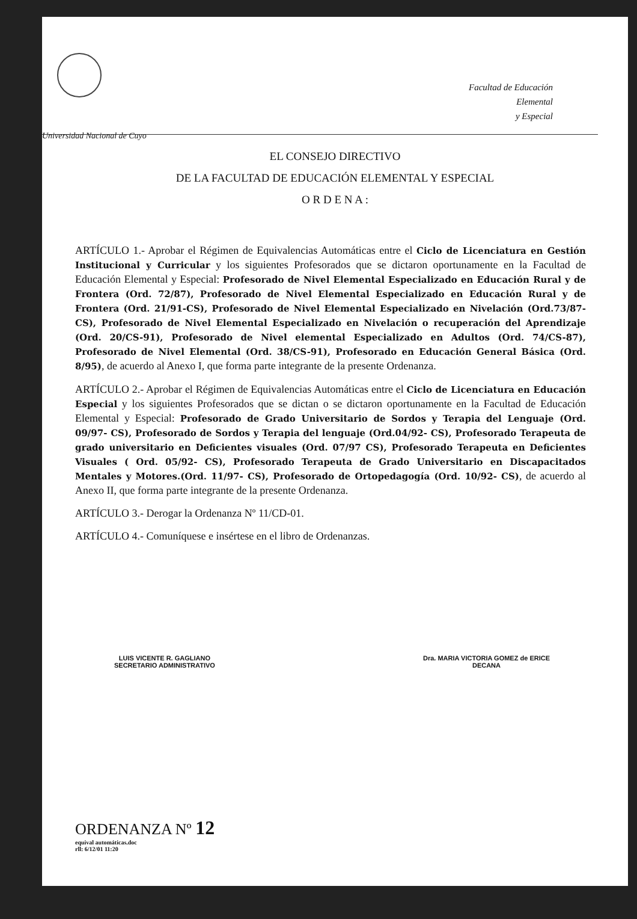Universidad Nacional de Cuyo
Facultad de Educación
Elemental
y Especial
EL CONSEJO DIRECTIVO
DE LA FACULTAD DE EDUCACIÓN ELEMENTAL Y ESPECIAL
O R D E N A :
ARTÍCULO 1.- Aprobar el Régimen de Equivalencias Automáticas entre el Ciclo de Licenciatura en Gestión Institucional y Curricular y los siguientes Profesorados que se dictaron oportunamente en la Facultad de Educación Elemental y Especial: Profesorado de Nivel Elemental Especializado en Educación Rural y de Frontera (Ord. 72/87), Profesorado de Nivel Elemental Especializado en Educación Rural y de Frontera (Ord. 21/91-CS), Profesorado de Nivel Elemental Especializado en Nivelación (Ord.73/87-CS), Profesorado de Nivel Elemental Especializado en Nivelación o recuperación del Aprendizaje (Ord. 20/CS-91), Profesorado de Nivel elemental Especializado en Adultos (Ord. 74/CS-87), Profesorado de Nivel Elemental (Ord. 38/CS-91), Profesorado en Educación General Básica (Ord. 8/95), de acuerdo al Anexo I, que forma parte integrante de la presente Ordenanza.
ARTÍCULO 2.- Aprobar el Régimen de Equivalencias Automáticas entre el Ciclo de Licenciatura en Educación Especial y los siguientes Profesorados que se dictan o se dictaron oportunamente en la Facultad de Educación Elemental y Especial: Profesorado de Grado Universitario de Sordos y Terapia del Lenguaje (Ord. 09/97- CS), Profesorado de Sordos y Terapia del lenguaje (Ord.04/92- CS), Profesorado Terapeuta de grado universitario en Deficientes visuales (Ord. 07/97 CS), Profesorado Terapeuta en Deficientes Visuales ( Ord. 05/92- CS), Profesorado Terapeuta de Grado Universitario en Discapacitados Mentales y Motores.(Ord. 11/97- CS), Profesorado de Ortopedagogía (Ord. 10/92- CS), de acuerdo al Anexo II, que forma parte integrante de la presente Ordenanza.
ARTÍCULO 3.- Derogar la Ordenanza Nº 11/CD-01.
ARTÍCULO 4.- Comuníquese e insértese en el libro de Ordenanzas.
LUIS VICENTE R. GAGLIANO
SECRETARIO ADMINISTRATIVO
Dra. MARIA VICTORIA GOMEZ de ERICE
DECANA
ORDENANZA Nº 12
equival automáticas.doc
rll: 6/12/01 11:20